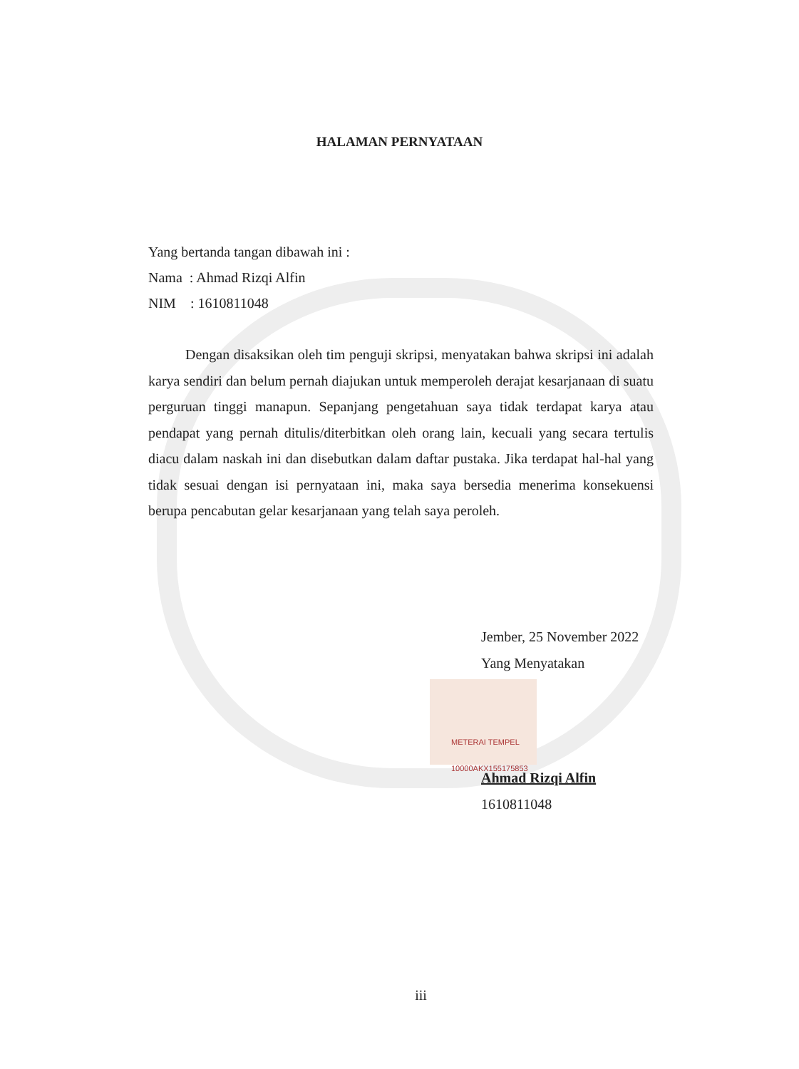HALAMAN PERNYATAAN
Yang bertanda tangan dibawah ini :
Nama : Ahmad Rizqi Alfin
NIM : 1610811048
Dengan disaksikan oleh tim penguji skripsi, menyatakan bahwa skripsi ini adalah karya sendiri dan belum pernah diajukan untuk memperoleh derajat kesarjanaan di suatu perguruan tinggi manapun. Sepanjang pengetahuan saya tidak terdapat karya atau pendapat yang pernah ditulis/diterbitkan oleh orang lain, kecuali yang secara tertulis diacu dalam naskah ini dan disebutkan dalam daftar pustaka. Jika terdapat hal-hal yang tidak sesuai dengan isi pernyataan ini, maka saya bersedia menerima konsekuensi berupa pencabutan gelar kesarjanaan yang telah saya peroleh.
Jember, 25 November 2022
Yang Menyatakan
METERAI TEMPEL
10000AKX155175853
Ahmad Rizqi Alfin
1610811048
iii